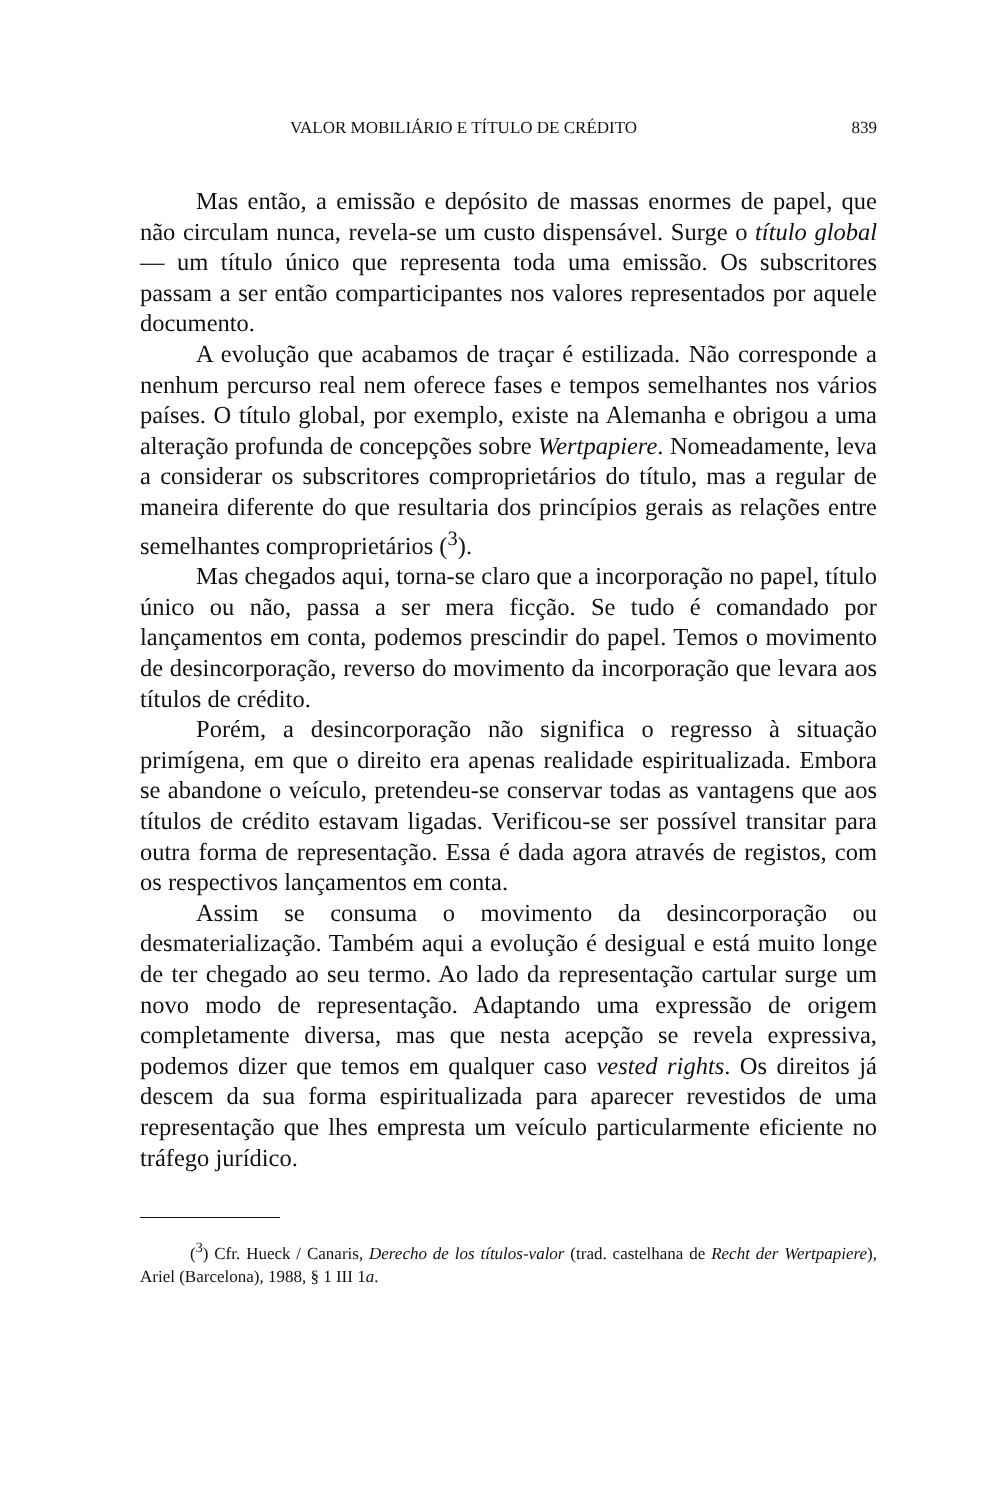VALOR MOBILIÁRIO E TÍTULO DE CRÉDITO 839
Mas então, a emissão e depósito de massas enormes de papel, que não circulam nunca, revela-se um custo dispensável. Surge o título global — um título único que representa toda uma emissão. Os subscritores passam a ser então comparticipantes nos valores representados por aquele documento.
A evolução que acabamos de traçar é estilizada. Não corresponde a nenhum percurso real nem oferece fases e tempos semelhantes nos vários países. O título global, por exemplo, existe na Alemanha e obrigou a uma alteração profunda de concepções sobre Wertpapiere. Nomeadamente, leva a considerar os subscritores comproprietários do título, mas a regular de maneira diferente do que resultaria dos princípios gerais as relações entre semelhantes comproprietários (<sup>3</sup>).
Mas chegados aqui, torna-se claro que a incorporação no papel, título único ou não, passa a ser mera ficção. Se tudo é comandado por lançamentos em conta, podemos prescindir do papel. Temos o movimento de desincorporação, reverso do movimento da incorporação que levara aos títulos de crédito.
Porém, a desincorporação não significa o regresso à situação primígena, em que o direito era apenas realidade espiritualizada. Embora se abandone o veículo, pretendeu-se conservar todas as vantagens que aos títulos de crédito estavam ligadas. Verificou-se ser possível transitar para outra forma de representação. Essa é dada agora através de registos, com os respectivos lançamentos em conta.
Assim se consuma o movimento da desincorporação ou desmaterialização. Também aqui a evolução é desigual e está muito longe de ter chegado ao seu termo. Ao lado da representação cartular surge um novo modo de representação. Adaptando uma expressão de origem completamente diversa, mas que nesta acepção se revela expressiva, podemos dizer que temos em qualquer caso vested rights. Os direitos já descem da sua forma espiritualizada para aparecer revestidos de uma representação que lhes empresta um veículo particularmente eficiente no tráfego jurídico.
(<sup>3</sup>) Cfr. Hueck / Canaris, Derecho de los títulos-valor (trad. castelhana de Recht der Wertpapiere), Ariel (Barcelona), 1988, § 1 III 1a.